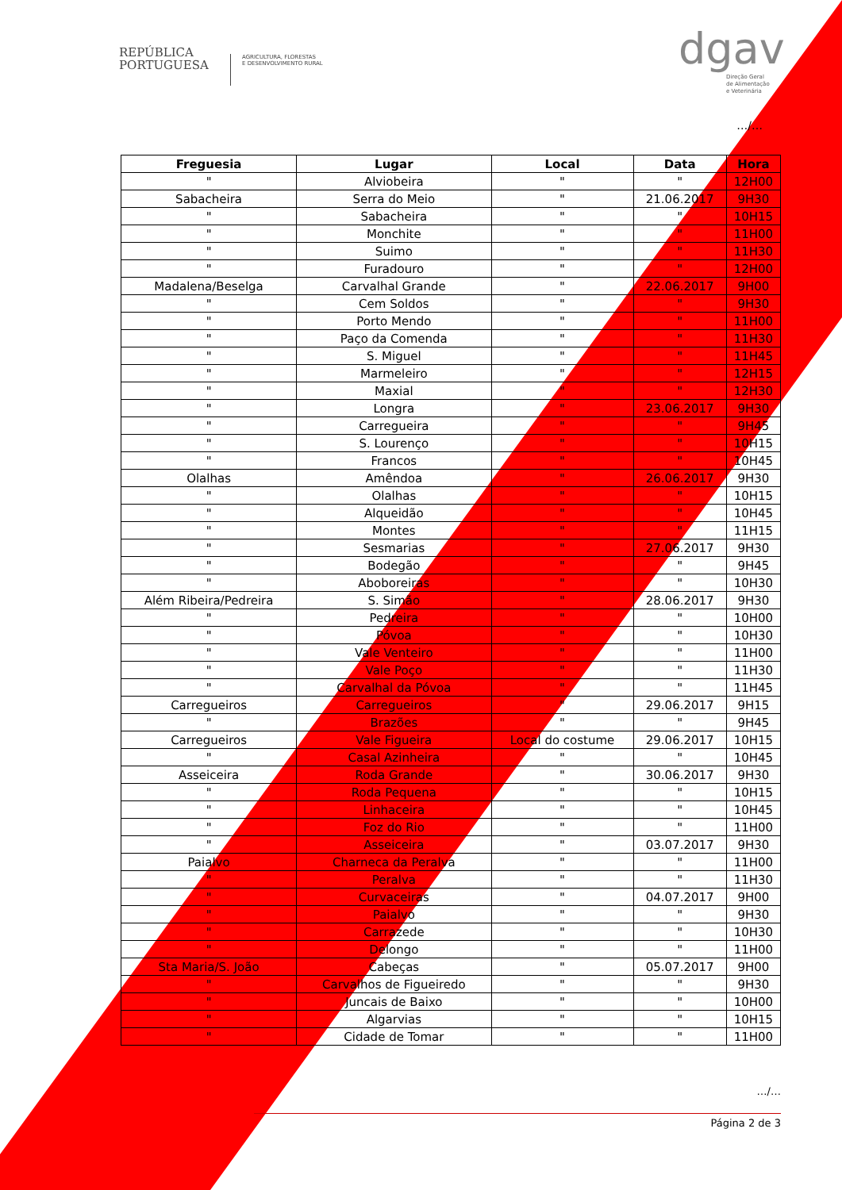REPÚBLICA
PORTUGUESA
AGRICULTURA, FLORESTAS
E DESENVOLVIMENTO RURAL
dgav
Direção Geral
de Alimentação
e Veterinária
…/…
| Freguesia | Lugar | Local | Data | Hora |
| --- | --- | --- | --- | --- |
| " | Alviobeira | " | " | 12H00 |
| Sabacheira | Serra do Meio | " | 21.06.2017 | 9H30 |
| " | Sabacheira | " | " | 10H15 |
| " | Monchite | " | " | 11H00 |
| " | Suimo | " | " | 11H30 |
| " | Furadouro | " | " | 12H00 |
| Madalena/Beselga | Carvalhal Grande | " | 22.06.2017 | 9H00 |
| " | Cem Soldos | " | " | 9H30 |
| " | Porto Mendo | " | " | 11H00 |
| " | Paço da Comenda | " | " | 11H30 |
| " | S. Miguel | " | " | 11H45 |
| " | Marmeleiro | " | " | 12H15 |
| " | Maxial | " | " | 12H30 |
| " | Longra | " | 23.06.2017 | 9H30 |
| " | Carregueira | " | " | 9H45 |
| " | S. Lourenço | " | " | 10H15 |
| " | Francos | " | " | 10H45 |
| Olalhas | Amêndoa | " | 26.06.2017 | 9H30 |
| " | Olalhas | " | " | 10H15 |
| " | Alqueidão | " | " | 10H45 |
| " | Montes | " | " | 11H15 |
| " | Sesmarias | " | 27.06.2017 | 9H30 |
| " | Bodegão | " | " | 9H45 |
| " | Aboboreiras | " | " | 10H30 |
| Além Ribeira/Pedreira | S. Simão | " | 28.06.2017 | 9H30 |
| " | Pedreira | " | " | 10H00 |
| " | Póvoa | " | " | 10H30 |
| " | Vale Venteiro | " | " | 11H00 |
| " | Vale Poço | " | " | 11H30 |
| " | Carvalhal da Póvoa | " | " | 11H45 |
| Carregueiros | Carregueiros | " | 29.06.2017 | 9H15 |
| " | Brazões | " | " | 9H45 |
| Carregueiros | Vale Figueira | Local do costume | 29.06.2017 | 10H15 |
| " | Casal Azinheira | " | " | 10H45 |
| Asseiceira | Roda Grande | " | 30.06.2017 | 9H30 |
| " | Roda Pequena | " | " | 10H15 |
| " | Linhaceira | " | " | 10H45 |
| " | Foz do Rio | " | " | 11H00 |
| " | Asseiceira | " | 03.07.2017 | 9H30 |
| Paialvo | Charneca da Peralva | " | " | 11H00 |
| " | Peralva | " | " | 11H30 |
| " | Curvaceiras | " | 04.07.2017 | 9H00 |
| " | Paialvo | " | " | 9H30 |
| " | Carrazede | " | " | 10H30 |
| " | Delongo | " | " | 11H00 |
| Sta Maria/S. João | Cabeças | " | 05.07.2017 | 9H00 |
| " | Carvalhos de Figueiredo | " | " | 9H30 |
| " | Juncais de Baixo | " | " | 10H00 |
| " | Algarvias | " | " | 10H15 |
| " | Cidade de Tomar | " | " | 11H00 |
…/…
Página 2 de 3